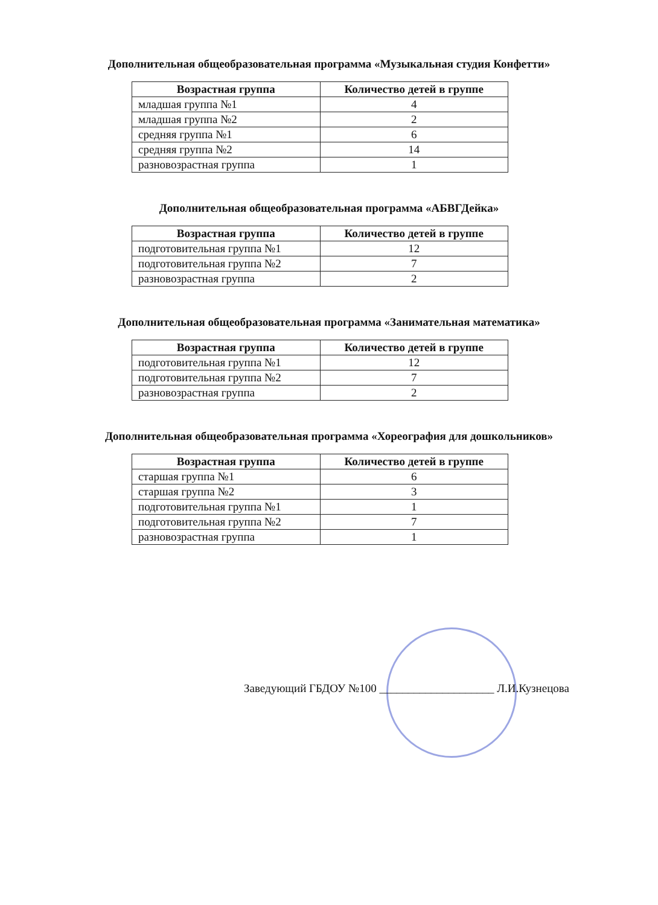Дополнительная общеобразовательная программа «Музыкальная студия Конфетти»
| Возрастная группа | Количество детей в группе |
| --- | --- |
| младшая группа №1 | 4 |
| младшая группа №2 | 2 |
| средняя группа №1 | 6 |
| средняя группа №2 | 14 |
| разновозрастная группа | 1 |
Дополнительная общеобразовательная программа «АБВГДейка»
| Возрастная группа | Количество детей в группе |
| --- | --- |
| подготовительная группа №1 | 12 |
| подготовительная группа №2 | 7 |
| разновозрастная группа | 2 |
Дополнительная общеобразовательная программа «Занимательная математика»
| Возрастная группа | Количество детей в группе |
| --- | --- |
| подготовительная группа №1 | 12 |
| подготовительная группа №2 | 7 |
| разновозрастная группа | 2 |
Дополнительная общеобразовательная программа «Хореография для дошкольников»
| Возрастная группа | Количество детей в группе |
| --- | --- |
| старшая группа №1 | 6 |
| старшая группа №2 | 3 |
| подготовительная группа №1 | 1 |
| подготовительная группа №2 | 7 |
| разновозрастная группа | 1 |
Заведующий ГБДОУ №100 ____________________ Л.И.Кузнецова